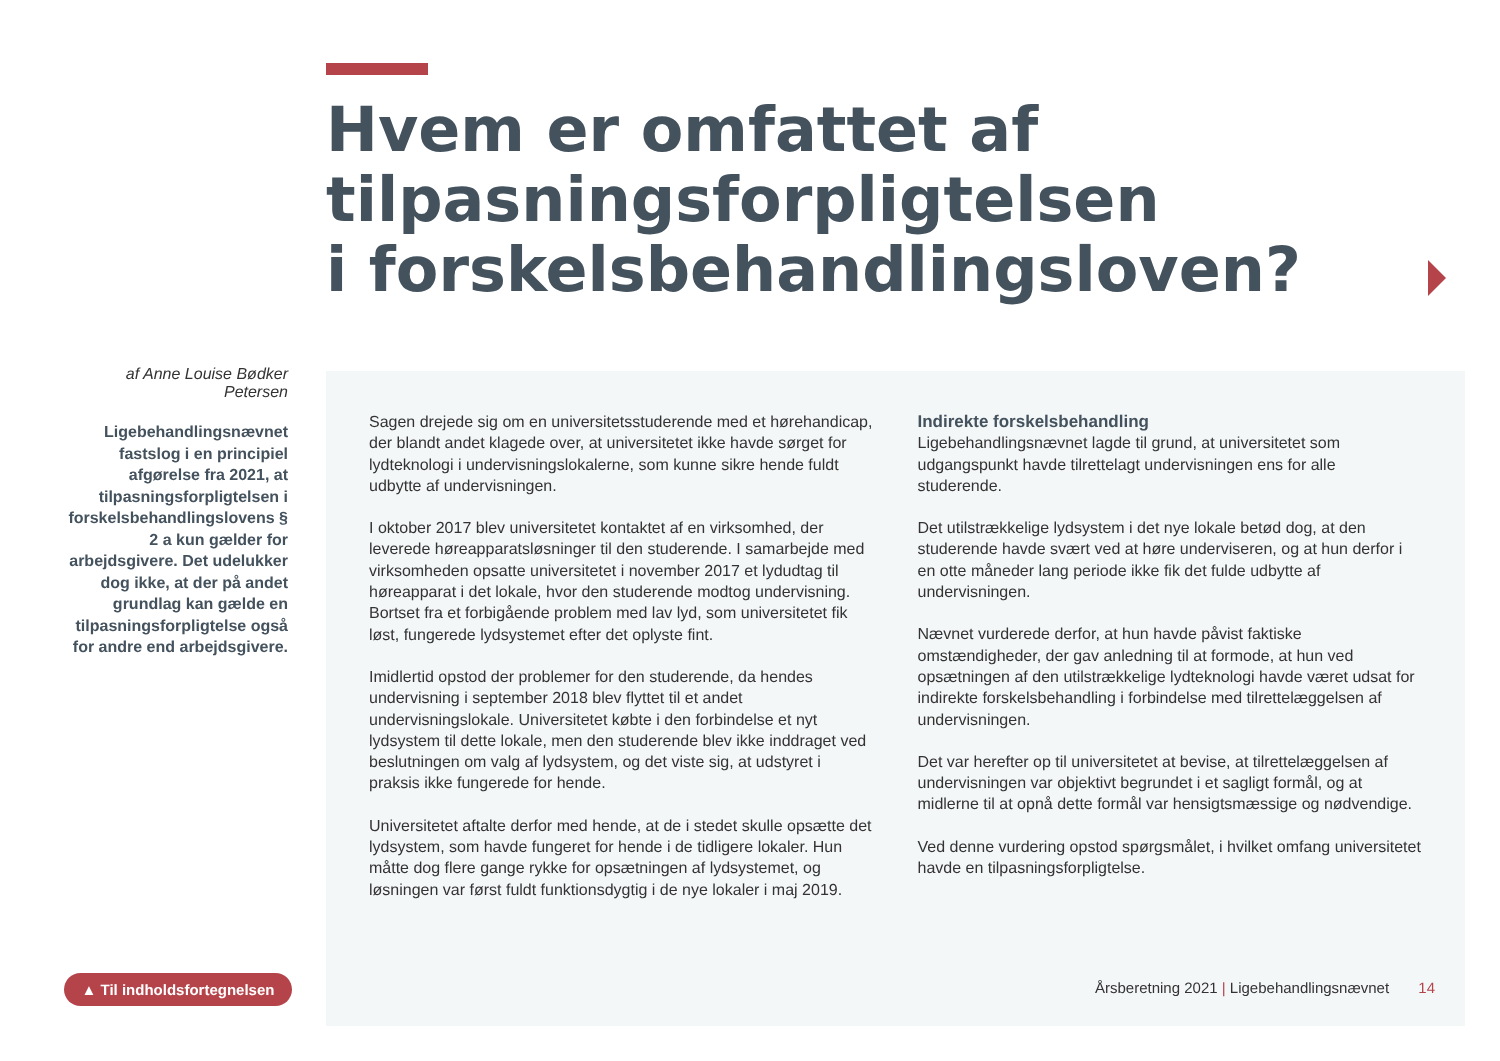Hvem er omfattet af
tilpasningsforpligtelsen
i forskelsbehandlingsloven?
af Anne Louise Bødker Petersen
Ligebehandlingsnævnet fastslog i en principiel afgørelse fra 2021, at tilpasningsforpligtelsen i forskelsbehandlingslovens § 2 a kun gælder for arbejdsgivere. Det udelukker dog ikke, at der på andet grundlag kan gælde en tilpasningsforpligtelse også for andre end arbejdsgivere.
Sagen drejede sig om en universitetsstuderende med et hørehandicap, der blandt andet klagede over, at universitetet ikke havde sørget for lydteknologi i undervisningslokalerne, som kunne sikre hende fuldt udbytte af undervisningen.
I oktober 2017 blev universitetet kontaktet af en virksomhed, der leverede høreapparatsløsninger til den studerende. I samarbejde med virksomheden opsatte universitetet i november 2017 et lydudtag til høreapparat i det lokale, hvor den studerende modtog undervisning. Bortset fra et forbigående problem med lav lyd, som universitetet fik løst, fungerede lydsystemet efter det oplyste fint.
Imidlertid opstod der problemer for den studerende, da hendes undervisning i september 2018 blev flyttet til et andet undervisningslokale. Universitetet købte i den forbindelse et nyt lydsystem til dette lokale, men den studerende blev ikke inddraget ved beslutningen om valg af lydsystem, og det viste sig, at udstyret i praksis ikke fungerede for hende.
Universitetet aftalte derfor med hende, at de i stedet skulle opsætte det lydsystem, som havde fungeret for hende i de tidligere lokaler. Hun måtte dog flere gange rykke for opsætningen af lydsystemet, og løsningen var først fuldt funktionsdygtig i de nye lokaler i maj 2019.
Indirekte forskelsbehandling
Ligebehandlingsnævnet lagde til grund, at universitetet som udgangspunkt havde tilrettelagt undervisningen ens for alle studerende.
Det utilstrækkelige lydsystem i det nye lokale betød dog, at den studerende havde svært ved at høre underviseren, og at hun derfor i en otte måneder lang periode ikke fik det fulde udbytte af undervisningen.
Nævnet vurderede derfor, at hun havde påvist faktiske omstændigheder, der gav anledning til at formode, at hun ved opsætningen af den utilstrækkelige lydteknologi havde været udsat for indirekte forskelsbehandling i forbindelse med tilrettelæggelsen af undervisningen.
Det var herefter op til universitetet at bevise, at tilrettelæggelsen af undervisningen var objektivt begrundet i et sagligt formål, og at midlerne til at opnå dette formål var hensigtsmæssige og nødvendige.
Ved denne vurdering opstod spørgsmålet, i hvilket omfang universitetet havde en tilpasningsforpligtelse.
▲ Til indholdsfortegnelsen
Årsberetning 2021 | Ligebehandlingsnævnet 14